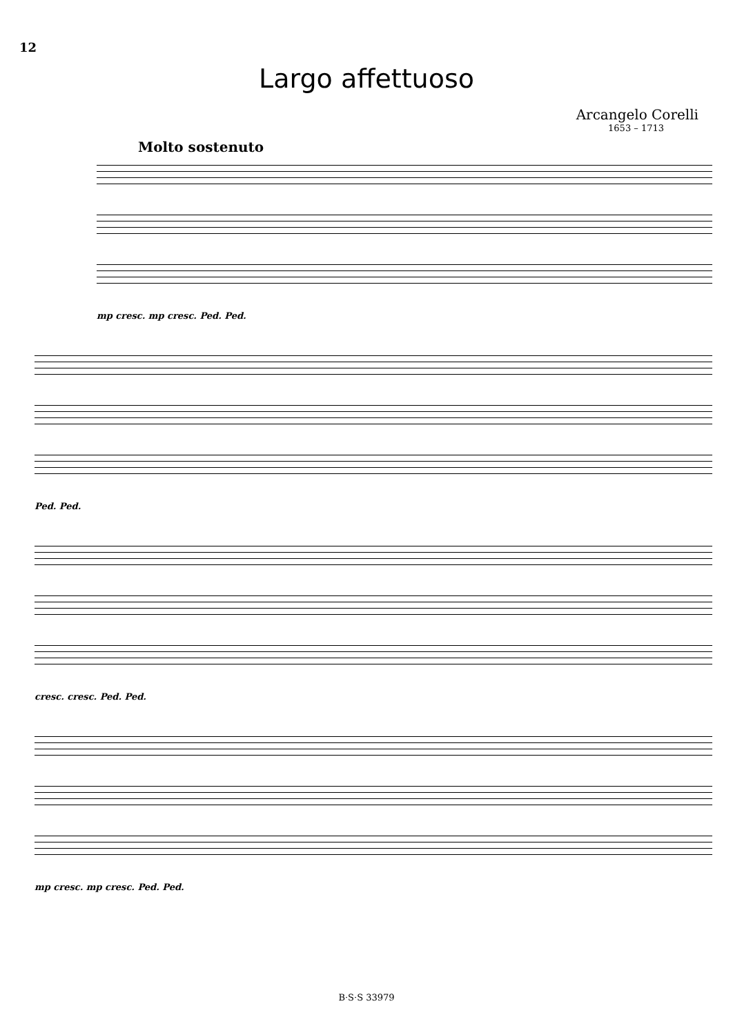12
Largo affettuoso
Arcangelo Corelli
1653 – 1713
Molto sostenuto
mp cresc. mp cresc. Ped. Ped.
Ped. Ped.
cresc. cresc. Ped. Ped.
mp cresc. mp cresc. Ped. Ped.
B·S·S 33979